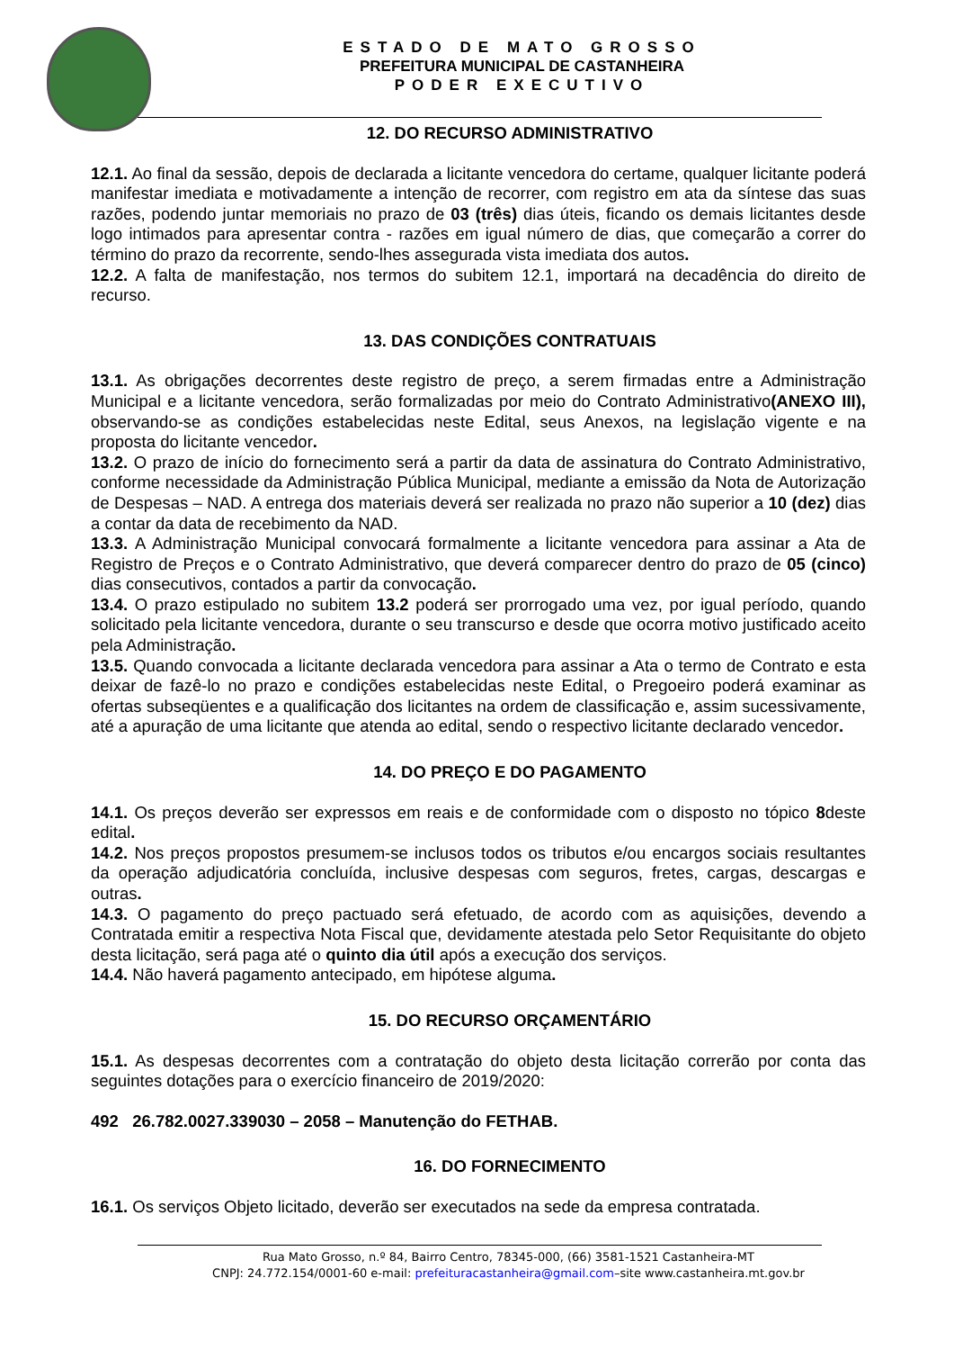ESTADO DE MATO GROSSO
PREFEITURA MUNICIPAL DE CASTANHEIRA
PODER EXECUTIVO
12. DO RECURSO ADMINISTRATIVO
12.1. Ao final da sessão, depois de declarada a licitante vencedora do certame, qualquer licitante poderá manifestar imediata e motivadamente a intenção de recorrer, com registro em ata da síntese das suas razões, podendo juntar memoriais no prazo de 03 (três) dias úteis, ficando os demais licitantes desde logo intimados para apresentar contra - razões em igual número de dias, que começarão a correr do término do prazo da recorrente, sendo-lhes assegurada vista imediata dos autos.
12.2. A falta de manifestação, nos termos do subitem 12.1, importará na decadência do direito de recurso.
13. DAS CONDIÇÕES CONTRATUAIS
13.1. As obrigações decorrentes deste registro de preço, a serem firmadas entre a Administração Municipal e a licitante vencedora, serão formalizadas por meio do Contrato Administrativo(ANEXO III), observando-se as condições estabelecidas neste Edital, seus Anexos, na legislação vigente e na proposta do licitante vencedor.
13.2. O prazo de início do fornecimento será a partir da data de assinatura do Contrato Administrativo, conforme necessidade da Administração Pública Municipal, mediante a emissão da Nota de Autorização de Despesas – NAD. A entrega dos materiais deverá ser realizada no prazo não superior a 10 (dez) dias a contar da data de recebimento da NAD.
13.3. A Administração Municipal convocará formalmente a licitante vencedora para assinar a Ata de Registro de Preços e o Contrato Administrativo, que deverá comparecer dentro do prazo de 05 (cinco) dias consecutivos, contados a partir da convocação.
13.4. O prazo estipulado no subitem 13.2 poderá ser prorrogado uma vez, por igual período, quando solicitado pela licitante vencedora, durante o seu transcurso e desde que ocorra motivo justificado aceito pela Administração.
13.5. Quando convocada a licitante declarada vencedora para assinar a Ata o termo de Contrato e esta deixar de fazê-lo no prazo e condições estabelecidas neste Edital, o Pregoeiro poderá examinar as ofertas subseqüentes e a qualificação dos licitantes na ordem de classificação e, assim sucessivamente, até a apuração de uma licitante que atenda ao edital, sendo o respectivo licitante declarado vencedor.
14. DO PREÇO E DO PAGAMENTO
14.1. Os preços deverão ser expressos em reais e de conformidade com o disposto no tópico 8deste edital.
14.2. Nos preços propostos presumem-se inclusos todos os tributos e/ou encargos sociais resultantes da operação adjudicatória concluída, inclusive despesas com seguros, fretes, cargas, descargas e outras.
14.3. O pagamento do preço pactuado será efetuado, de acordo com as aquisições, devendo a Contratada emitir a respectiva Nota Fiscal que, devidamente atestada pelo Setor Requisitante do objeto desta licitação, será paga até o quinto dia útil após a execução dos serviços.
14.4. Não haverá pagamento antecipado, em hipótese alguma.
15. DO RECURSO ORÇAMENTÁRIO
15.1. As despesas decorrentes com a contratação do objeto desta licitação correrão por conta das seguintes dotações para o exercício financeiro de 2019/2020:
492 26.782.0027.339030 – 2058 – Manutenção do FETHAB.
16. DO FORNECIMENTO
16.1. Os serviços Objeto licitado, deverão ser executados na sede da empresa contratada.
Rua Mato Grosso, n.º 84, Bairro Centro, 78345-000, (66) 3581-1521 Castanheira-MT
CNPJ: 24.772.154/0001-60 e-mail: prefeituracastanheira@gmail.com–site www.castanheira.mt.gov.br